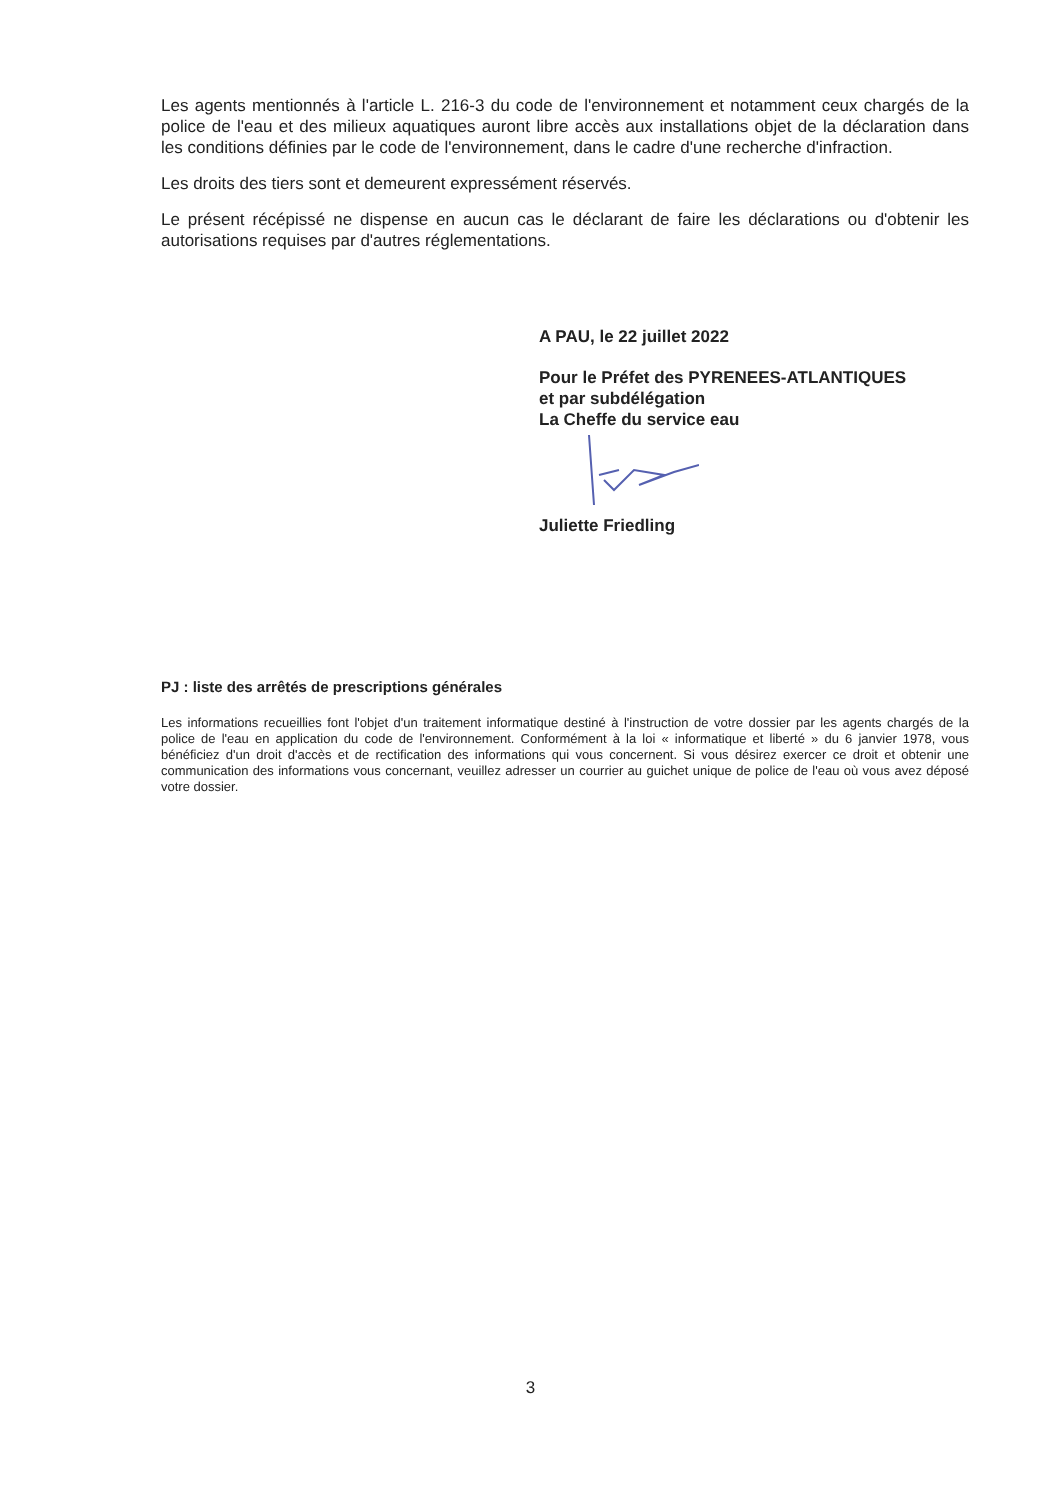Les agents mentionnés à l'article L. 216-3 du code de l'environnement et notamment ceux chargés de la police de l'eau et des milieux aquatiques auront libre accès aux installations objet de la déclaration dans les conditions définies par le code de l'environnement, dans le cadre d'une recherche d'infraction.
Les droits des tiers sont et demeurent expressément réservés.
Le présent récépissé ne dispense en aucun cas le déclarant de faire les déclarations ou d'obtenir les autorisations requises par d'autres réglementations.
A PAU, le 22 juillet 2022
Pour le Préfet des PYRENEES-ATLANTIQUES
et par subdélégation
La Cheffe du service eau
Juliette Friedling
PJ : liste des arrêtés de prescriptions générales
Les informations recueillies font l'objet d'un traitement informatique destiné à l'instruction de votre dossier par les agents chargés de la police de l'eau en application du code de l'environnement. Conformément à la loi « informatique et liberté » du 6 janvier 1978, vous bénéficiez d'un droit d'accès et de rectification des informations qui vous concernent. Si vous désirez exercer ce droit et obtenir une communication des informations vous concernant, veuillez adresser un courrier au guichet unique de police de l'eau où vous avez déposé votre dossier.
3